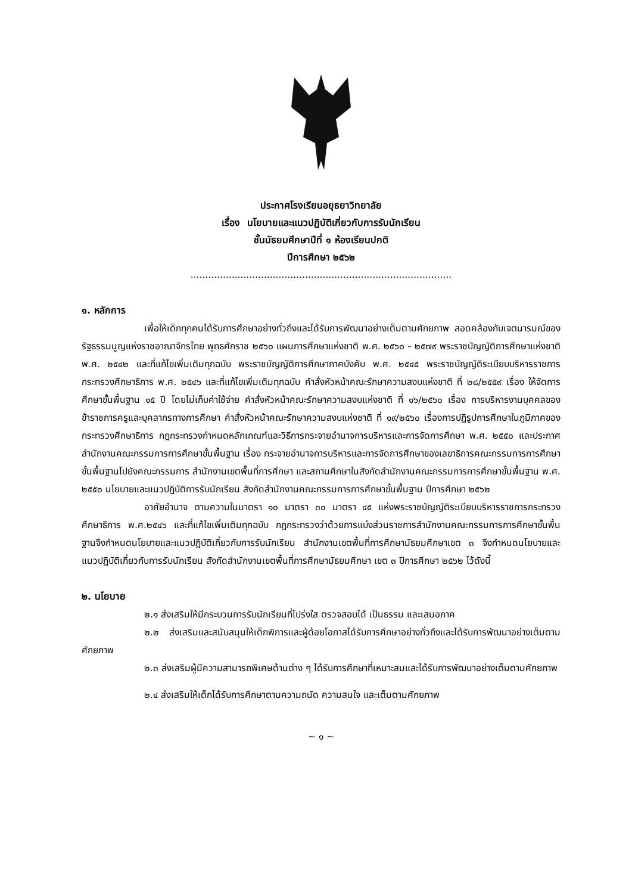ประกาศโรงเรียนอยุธยาวิทยาลัย
เรื่อง นโยบายและแนวปฏิบัติเกี่ยวกับการรับนักเรียน
ชั้นมัธยมศึกษาปีที่ ๑ ห้องเรียนปกติ
ปีการศึกษา ๒๕๖๒
.........................................................................................
๑. หลักการ
เพื่อให้เด็กทุกคนได้รับการศึกษาอย่างทั่วถึงและได้รับการพัฒนาอย่างเต็มตามศักยภาพ สอดคล้องกับเจตนารมณ์ของรัฐธรรมนูญแห่งราชอาณาจักรไทย พุทธศักราช ๒๕๖๐ แผนการศึกษาแห่งชาติ พ.ศ. ๒๕๖๐ - ๒๕๗๙ พระราชบัญญัติการศึกษาแห่งชาติ พ.ศ. ๒๕๔๒ และที่แก้ไขเพิ่มเติมทุกฉบับ พระราชบัญญัติการศึกษาภาคบังคับ พ.ศ. ๒๕๔๕ พระราชบัญญัติระเบียบบริหารราชการกระทรวงศึกษาธิการ พ.ศ. ๒๕๔๖ และที่แก้ไขเพิ่มเติมทุกฉบับ คำสั่งหัวหน้าคณะรักษาความสงบแห่งชาติ ที่ ๒๘/๒๕๕๙ เรื่อง ให้จัดการศึกษาขั้นพื้นฐาน ๑๕ ปี โดยไม่เก็บค่าใช้จ่าย คำสั่งหัวหน้าคณะรักษาความสงบแห่งชาติ ที่ ๑๖/๒๕๖๐ เรื่อง การบริหารงานบุคคลของข้าราชการครูและบุคลากรทางการศึกษา คำสั่งหัวหน้าคณะรักษาความสงบแห่งชาติ ที่ ๑๙/๒๕๖๐ เรื่องการปฏิรูปการศึกษาในภูมิภาคของกระทรวงศึกษาธิการ กฎกระทรวงกำหนดหลักเกณฑ์และวิธีการกระจายอำนาจการบริหารและการจัดการศึกษา พ.ศ. ๒๕๕๐ และประกาศสำนักงานคณะกรรมการการศึกษาขั้นพื้นฐาน เรื่อง กระจายอำนาจการบริหารและการจัดการศึกษาของเลขาธิการคณะกรรมการการศึกษาขั้นพื้นฐานไปยังคณะกรรมการ สำนักงานเขตพื้นที่การศึกษา และสถานศึกษาในสังกัดสำนักงานคณะกรรมการการศึกษาขั้นพื้นฐาน พ.ศ. ๒๕๕๐ นโยบายและแนวปฏิบัติการรับนักเรียน สังกัดสำนักงานคณะกรรมการการศึกษาขั้นพื้นฐาน ปีการศึกษา ๒๕๖๒
อาศัยอำนาจ ตามความในมาตรา ๑๐ มาตรา ๓๐ มาตรา ๔๕ แห่งพระราชบัญญัติระเบียบบริหารราชการกระทรวงศึกษาธิการ พ.ศ.๒๕๔๖ และที่แก้ไขเพิ่มเติมทุกฉบับ กฎกระทรวงว่าด้วยการแบ่งส่วนราชการสำนักงานคณะกรรมการการศึกษาขั้นพื้นฐานจึงกำหนดนโยบายและแนวปฏิบัติเกี่ยวกับการรับนักเรียน สำนักงานเขตพื้นที่การศึกษามัธยมศึกษาเขต ๓ จึงกำหนดนโยบายและแนวปฏิบัติเกี่ยวกับการรับนักเรียน สังกัดสำนักงานเขตพื้นที่การศึกษามัธยมศึกษา เขต ๓ ปีการศึกษา ๒๕๖๒ ไว้ดังนี้
๒. นโยบาย
๒.๑ ส่งเสริมให้มีกระบวนการรับนักเรียนที่โปร่งใส ตรวจสอบได้ เป็นธรรม และเสมอภาค
๒.๒ ส่งเสริมและสนับสนุนให้เด็กพิการและผู้ด้อยโอกาสได้รับการศึกษาอย่างทั่วถึงและได้รับการพัฒนาอย่างเต็มตามศักยภาพ
๒.๓ ส่งเสริมผู้มีความสามารถพิเศษด้านต่าง ๆ ได้รับการศึกษาที่เหมาะสมและได้รับการพัฒนาอย่างเต็มตามศักยภาพ
๒.๔ ส่งเสริมให้เด็กได้รับการศึกษาตามความถนัด ความสนใจ และเต็มตามศักยภาพ
~ ๑ ~